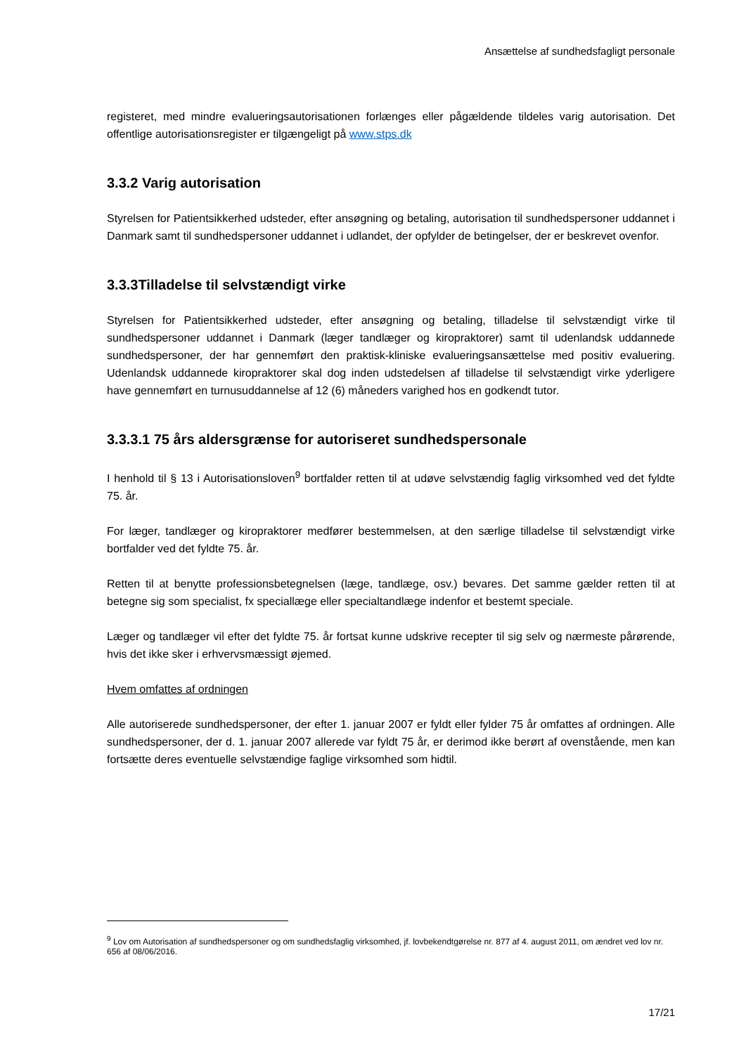Ansættelse af sundhedsfagligt personale
registeret, med mindre evalueringsautorisationen forlænges eller pågældende tildeles varig autorisation. Det offentlige autorisationsregister er tilgængeligt på www.stps.dk
3.3.2 Varig autorisation
Styrelsen for Patientsikkerhed udsteder, efter ansøgning og betaling, autorisation til sundhedspersoner uddannet i Danmark samt til sundhedspersoner uddannet i udlandet, der opfylder de betingelser, der er beskrevet ovenfor.
3.3.3Tilladelse til selvstændigt virke
Styrelsen for Patientsikkerhed udsteder, efter ansøgning og betaling, tilladelse til selvstændigt virke til sundhedspersoner uddannet i Danmark (læger tandlæger og kiropraktorer) samt til udenlandsk uddannede sundhedspersoner, der har gennemført den praktisk-kliniske evalueringsansættelse med positiv evaluering. Udenlandsk uddannede kiropraktorer skal dog inden udstedelsen af tilladelse til selvstændigt virke yderligere have gennemført en turnusuddannelse af 12 (6) måneders varighed hos en godkendt tutor.
3.3.3.1 75 års aldersgrænse for autoriseret sundhedspersonale
I henhold til § 13 i Autorisationsloven<sup>9</sup> bortfalder retten til at udøve selvstændig faglig virksomhed ved det fyldte 75. år.
For læger, tandlæger og kiropraktorer medfører bestemmelsen, at den særlige tilladelse til selvstændigt virke bortfalder ved det fyldte 75. år.
Retten til at benytte professionsbetegnelsen (læge, tandlæge, osv.) bevares. Det samme gælder retten til at betegne sig som specialist, fx speciallæge eller specialtandlæge indenfor et bestemt speciale.
Læger og tandlæger vil efter det fyldte 75. år fortsat kunne udskrive recepter til sig selv og nærmeste pårørende, hvis det ikke sker i erhvervsmæssigt øjemed.
Hvem omfattes af ordningen
Alle autoriserede sundhedspersoner, der efter 1. januar 2007 er fyldt eller fylder 75 år omfattes af ordningen. Alle sundhedspersoner, der d. 1. januar 2007 allerede var fyldt 75 år, er derimod ikke berørt af ovenstående, men kan fortsætte deres eventuelle selvstændige faglige virksomhed som hidtil.
<sup>9</sup> Lov om Autorisation af sundhedspersoner og om sundhedsfaglig virksomhed, jf. lovbekendtgørelse nr. 877 af 4. august 2011, om ændret ved lov nr. 656 af 08/06/2016.
17/21